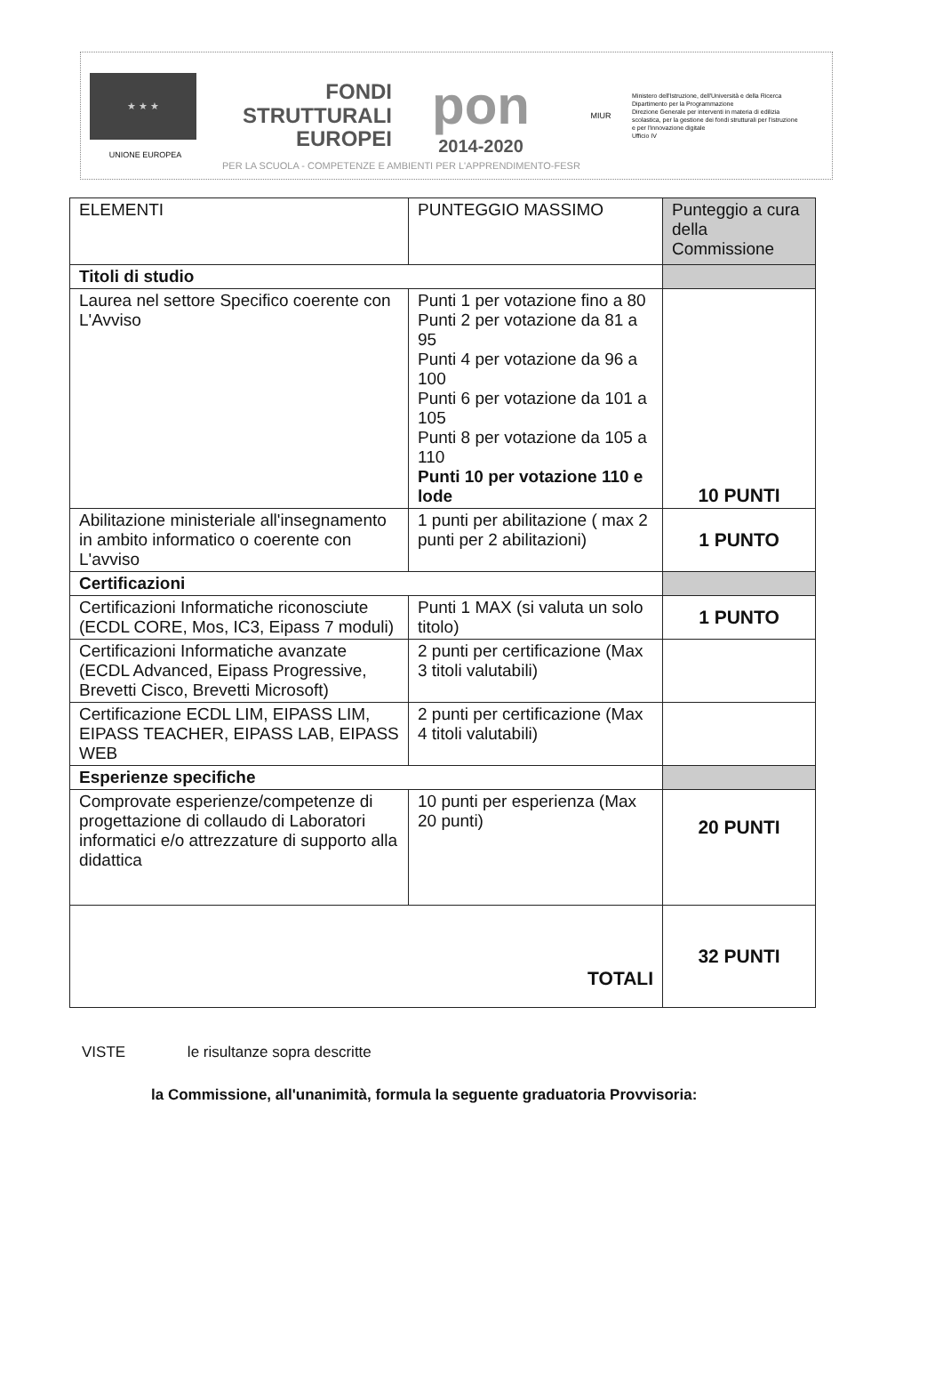★ ★ ★
UNIONE EUROPEA
FONDI
STRUTTURALI
EUROPEI
pon
2014-2020
MIUR
Ministero dell'Istruzione, dell'Università e della Ricerca
Dipartimento per la Programmazione
Direzione Generale per interventi in materia di edilizia scolastica, per la gestione dei fondi strutturali per l'istruzione e per l'innovazione digitale
Ufficio IV
PER LA SCUOLA - COMPETENZE E AMBIENTI PER L'APPRENDIMENTO-FESR
| ELEMENTI | PUNTEGGIO MASSIMO | Punteggio a cura della Commissione |
| Titoli di studio | | |
| Laurea nel settore Specifico coerente con L'Avviso | Punti 1 per votazione fino a 80 Punti 2 per votazione da 81 a 95 Punti 4 per votazione da 96 a 100 Punti 6 per votazione da 101 a 105 Punti 8 per votazione da 105 a 110 Punti 10 per votazione 110 e lode | 10 PUNTI |
| Abilitazione ministeriale all'insegnamento in ambito informatico o coerente con L'avviso | 1 punti per abilitazione ( max 2 punti per 2 abilitazioni) | 1 PUNTO |
| Certificazioni | | |
| Certificazioni Informatiche riconosciute (ECDL CORE, Mos, IC3, Eipass 7 moduli) | Punti 1 MAX (si valuta un solo titolo) | 1 PUNTO |
| Certificazioni Informatiche avanzate (ECDL Advanced, Eipass Progressive, Brevetti Cisco, Brevetti Microsoft) | 2 punti per certificazione (Max 3 titoli valutabili) | |
| Certificazione ECDL LIM, EIPASS LIM, EIPASS TEACHER, EIPASS LAB, EIPASS WEB | 2 punti per certificazione (Max 4 titoli valutabili) | |
| Esperienze specifiche | | |
| Comprovate esperienze/competenze di progettazione di collaudo di Laboratori informatici e/o attrezzature di supporto alla didattica | 10 punti per esperienza (Max 20 punti) | 20 PUNTI |
| TOTALI | | 32 PUNTI |
VISTE le risultanze sopra descritte
la Commissione, all'unanimità, formula la seguente graduatoria Provvisoria: